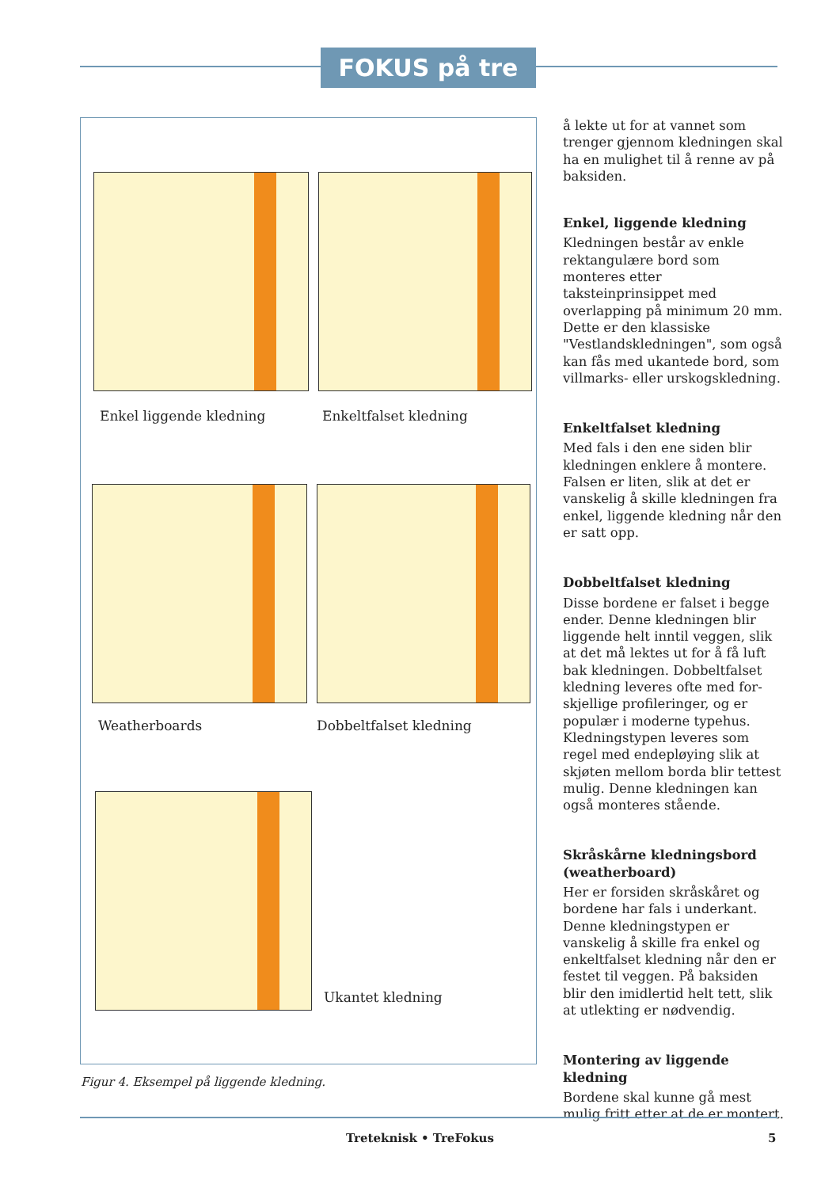FOKUS på tre
Enkel liggende kledning Enkeltfalset kledning
Weatherboards Dobbeltfalset kledning
Ukantet kledning
Figur 4. Eksempel på liggende kledning.
å lekte ut for at vannet som trenger gjennom kledningen skal ha en mulighet til å renne av på baksiden.
Enkel, liggende kledning
Kledningen består av enkle rektangulære bord som monteres etter taksteinprinsippet med overlapping på minimum 20 mm. Dette er den klassiske "Vestlandskledningen", som også kan fås med ukantede bord, som villmarks- eller urskogskledning.
Enkeltfalset kledning
Med fals i den ene siden blir kledningen enklere å montere. Falsen er liten, slik at det er vanskelig å skille kledningen fra enkel, liggende kledning når den er satt opp.
Dobbeltfalset kledning
Disse bordene er falset i begge ender. Denne kledningen blir liggende helt inntil veggen, slik at det må lektes ut for å få luft bak kledningen. Dobbeltfalset kledning leveres ofte med for-skjellige profileringer, og er populær i moderne typehus. Kledningstypen leveres som regel med endepløying slik at skjøten mellom borda blir tettest mulig. Denne kledningen kan også monteres stående.
Skråskårne kledningsbord (weatherboard)
Her er forsiden skråskåret og bordene har fals i underkant. Denne kledningstypen er vanskelig å skille fra enkel og enkeltfalset kledning når den er festet til veggen. På baksiden blir den imidlertid helt tett, slik at utlekting er nødvendig.
Montering av liggende kledning
Bordene skal kunne gå mest mulig fritt etter at de er montert.
Treteknisk • TreFokus 5